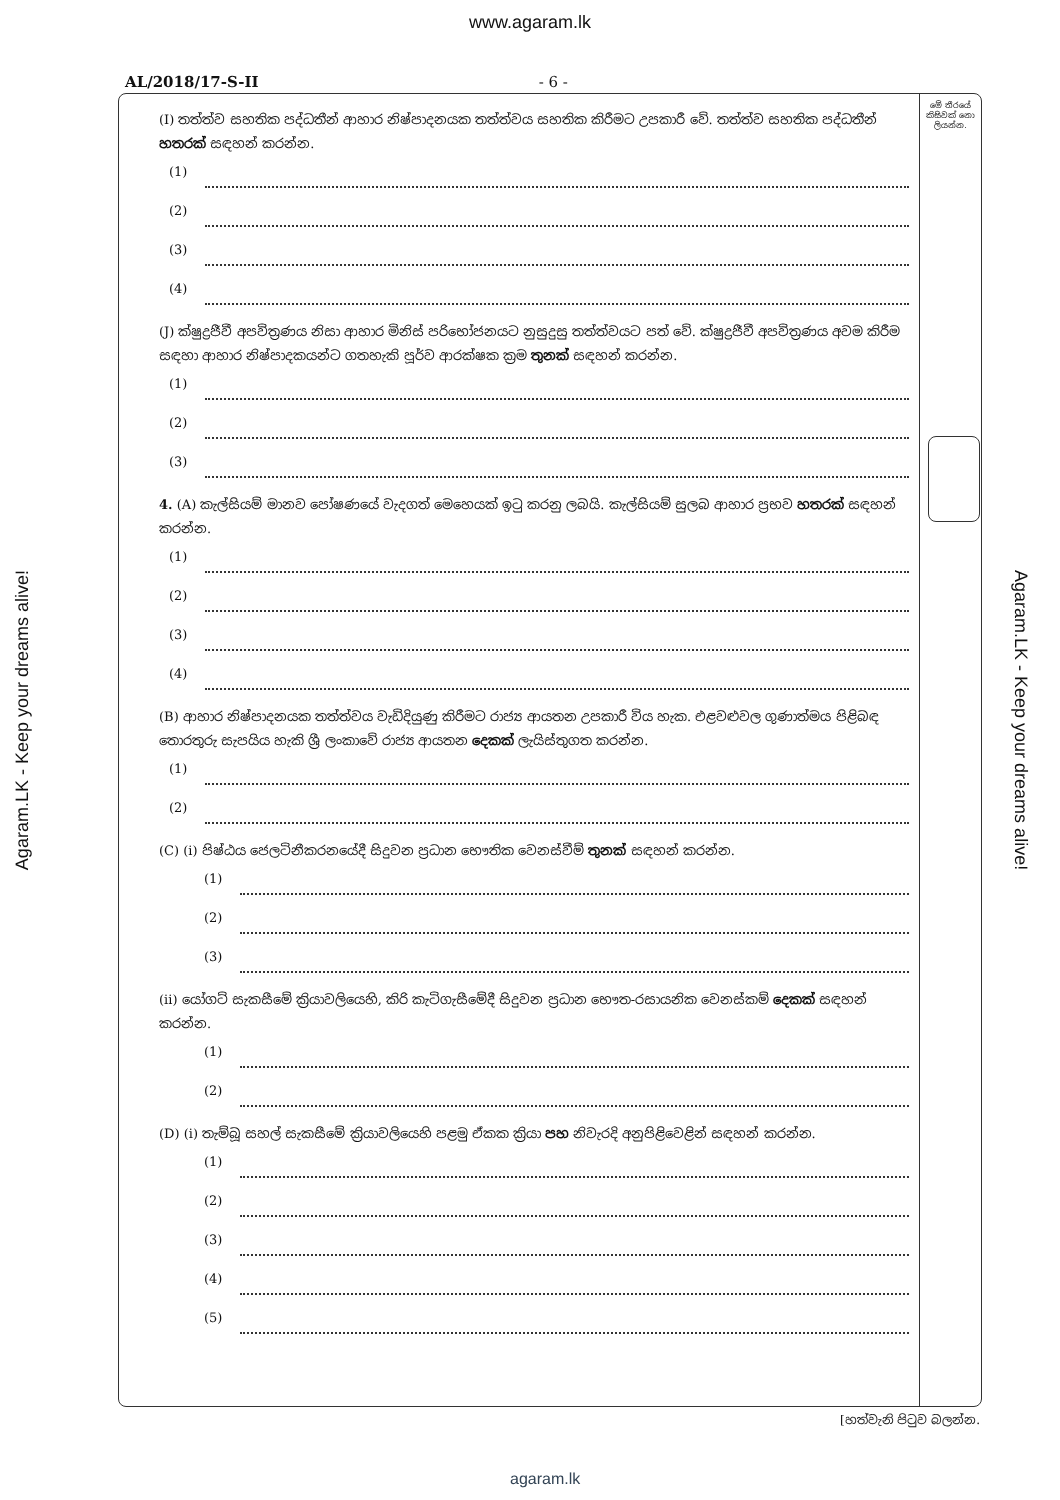www.agaram.lk
AL/2018/17-S-II - 6 -
Agaram.LK - Keep your dreams alive!
Agaram.LK - Keep your dreams alive!
මේ තීරයේ කිසිවක් නො ලියන්න.
(I) තත්ත්ව සහතික පද්ධතීන් ආහාර නිෂ්පාදනයක තත්ත්වය සහතික කිරීමට උපකාරී වේ. තත්ත්ව සහතික පද්ධතීන් හතරක් සඳහන් කරන්න.
(1)
(2)
(3)
(4)
(J) ක්ෂුද්‍රජීවී අපවිත්‍රණය නිසා ආහාර මිනිස් පරිභෝජනයට නුසුදුසු තත්ත්වයට පත් වේ. ක්ෂුද්‍රජීවී අපවිත්‍රණය අවම කිරීම සඳහා ආහාර නිෂ්පාදකයන්ට ගතහැකි පූර්ව ආරක්ෂක ක්‍රම තුනක් සඳහන් කරන්න.
(1)
(2)
(3)
4. (A) කැල්සියම් මානව පෝෂණයේ වැදගත් මෙහෙයක් ඉටු කරනු ලබයි. කැල්සියම් සුලබ ආහාර ප්‍රභව හතරක් සඳහන් කරන්න.
(1)
(2)
(3)
(4)
(B) ආහාර නිෂ්පාදනයක තත්ත්වය වැඩිදියුණු කිරීමට රාජ්‍ය ආයතන උපකාරී විය හැක. එළවළුවල ගුණාත්මය පිළිබඳ තොරතුරු සැපයිය හැකි ශ්‍රී ලංකාවේ රාජ්‍ය ආයතන දෙකක් ලැයිස්තුගත කරන්න.
(1)
(2)
(C) (i) පිෂ්ඨය ජෙලටිනීකරනයේදී සිදුවන ප්‍රධාන භෞතික වෙනස්වීම් තුනක් සඳහන් කරන්න.
(1)
(2)
(3)
(ii) යෝගට් සැකසීමේ ක්‍රියාවලියෙහි, කිරි කැටිගැසීමේදී සිදුවන ප්‍රධාන භෞත-රසායනික වෙනස්කම් දෙකක් සඳහන් කරන්න.
(1)
(2)
(D) (i) තැම්බූ සහල් සැකසීමේ ක්‍රියාවලියෙහි පළමු ඒකක ක්‍රියා පහ නිවැරදි අනුපිළිවෙළින් සඳහන් කරන්න.
(1)
(2)
(3)
(4)
(5)
[හත්වැනි පිටුව බලන්න.
agaram.lk